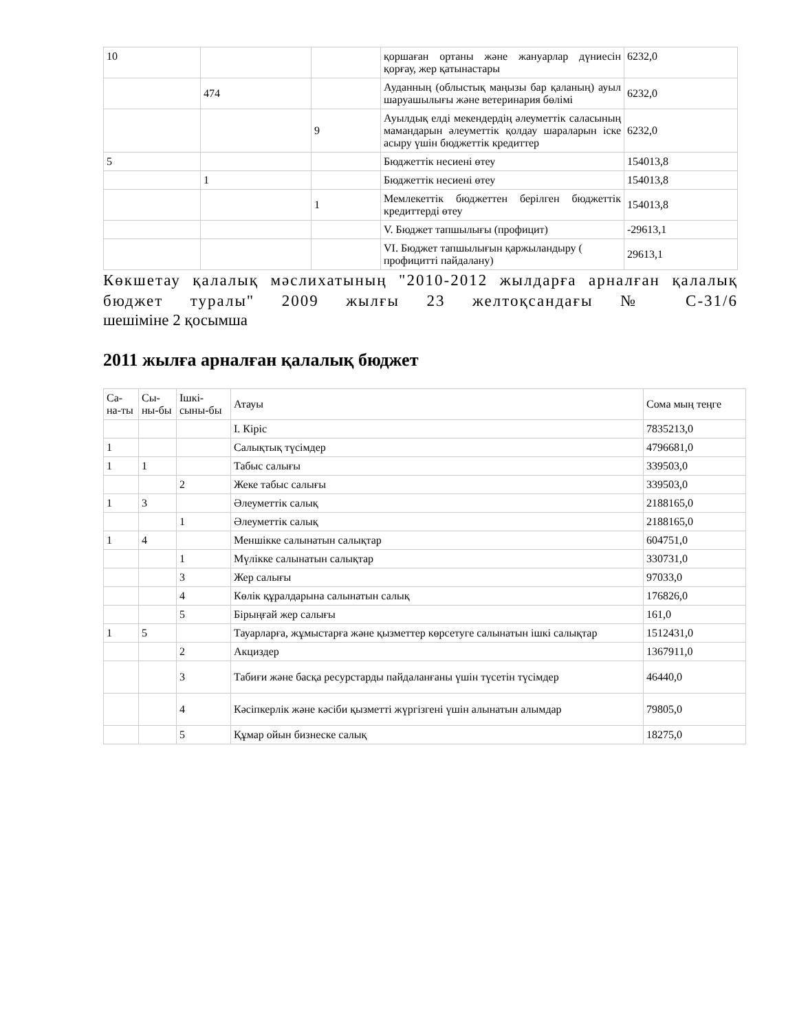| 10 | | | қоршаған ортаны және жануарлар дүниесін қорғау, жер қатынастары | 6232,0 |
| | 474 | | Ауданның (облыстық маңызы бар қаланың) ауыл шаруашылығы және ветеринария бөлімі | 6232,0 |
| | | 9 | Ауылдық елді мекендердің әлеуметтік саласының мамандарын әлеуметтік қолдау шараларын іске асыру үшін бюджеттік кредиттер | 6232,0 |
| 5 | | | Бюджеттік несиені өтеу | 154013,8 |
| | 1 | | Бюджеттік несиені өтеу | 154013,8 |
| | | 1 | Мемлекеттік бюджеттен берілген бюджеттік кредиттерді өтеу | 154013,8 |
| | | | V. Бюджет тапшылығы (профицит) | -29613,1 |
| | | | VI. Бюджет тапшылығын қаржыландыру ( профицитті пайдалану) | 29613,1 |
Көкшетау қалалық мәслихатының "2010-2012 жылдарға арналған қалалық бюджет туралы" 2009 жылғы 23 желтоқсандағы № С-31/6
шешіміне 2 қосымша
2011 жылға арналған қалалық бюджет
| Са-на-ты | Сы-ны-бы | Ішкі-сыны-бы | Атауы | Сома мың теңге |
| | | | I. Кіріс | 7835213,0 |
| 1 | | | Салықтық түсімдер | 4796681,0 |
| 1 | 1 | | Табыс салығы | 339503,0 |
| | | 2 | Жеке табыс салығы | 339503,0 |
| 1 | 3 | | Әлеуметтік салық | 2188165,0 |
| | | 1 | Әлеуметтік салық | 2188165,0 |
| 1 | 4 | | Меншікке салынатын салықтар | 604751,0 |
| | | 1 | Мүлікке салынатын салықтар | 330731,0 |
| | | 3 | Жер салығы | 97033,0 |
| | | 4 | Көлік құралдарына салынатын салық | 176826,0 |
| | | 5 | Бірыңғай жер салығы | 161,0 |
| 1 | 5 | | Тауарларға, жұмыстарға және қызметтер көрсетуге салынатын ішкі салықтар | 1512431,0 |
| | | 2 | Акциздер | 1367911,0 |
| | | 3 | Табиғи және басқа ресурстарды пайдаланғаны үшін түсетін түсімдер | 46440,0 |
| | | 4 | Кәсіпкерлік және кәсіби қызметті жүргізгені үшін алынатын алымдар | 79805,0 |
| | | 5 | Құмар ойын бизнеске салық | 18275,0 |